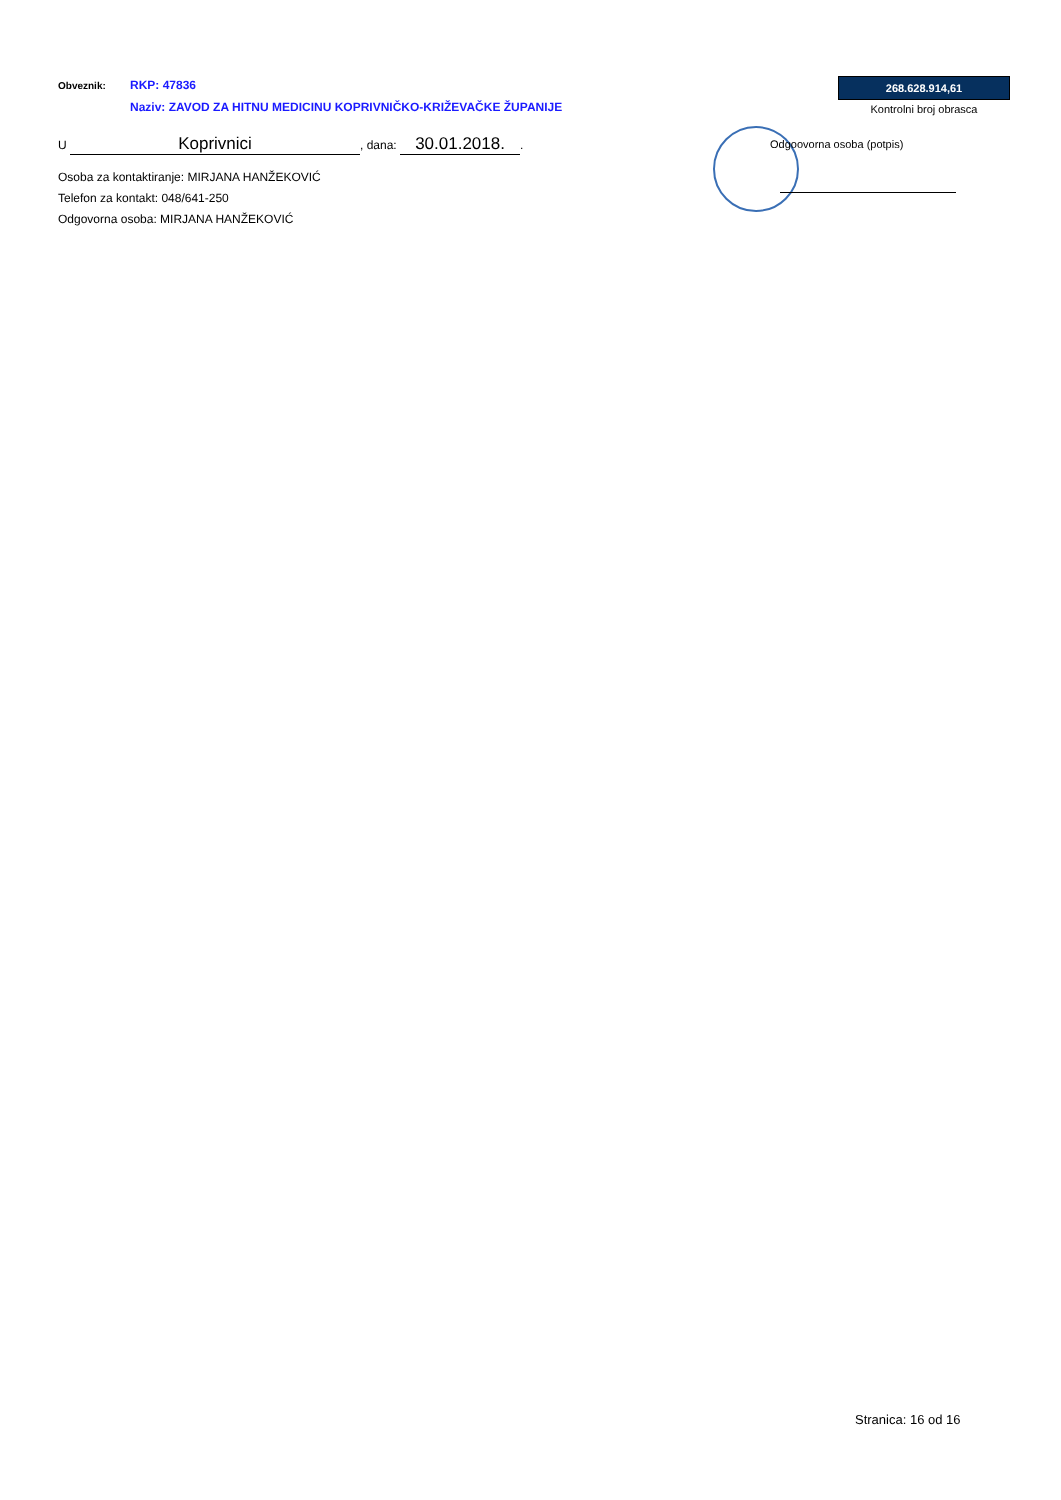Obveznik:
RKP: 47836
Naziv: ZAVOD ZA HITNU MEDICINU KOPRIVNIČKO-KRIŽEVAČKE ŽUPANIJE
U Koprivnici, dana: 30.01.2018..
Osoba za kontaktiranje: MIRJANA HANŽEKOVIĆ
Telefon za kontakt: 048/641-250
Odgovorna osoba: MIRJANA HANŽEKOVIĆ
268.628.914,61
Kontrolni broj obrasca
Odgoovorna osoba (potpis)
Stranica: 16 od 16